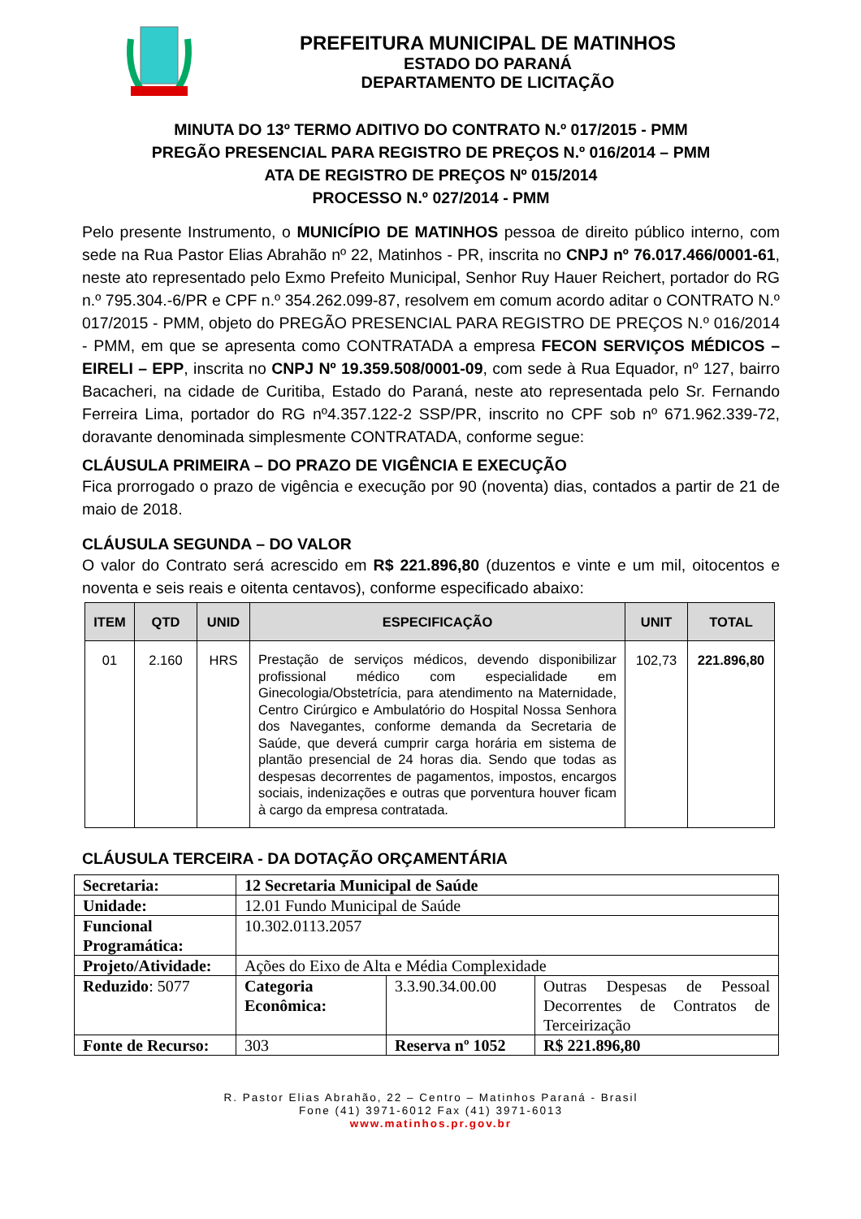PREFEITURA MUNICIPAL DE MATINHOS
ESTADO DO PARANÁ
DEPARTAMENTO DE LICITAÇÃO
MINUTA DO 13º TERMO ADITIVO DO CONTRATO N.º 017/2015 - PMM
PREGÃO PRESENCIAL PARA REGISTRO DE PREÇOS N.º 016/2014 – PMM
ATA DE REGISTRO DE PREÇOS Nº 015/2014
PROCESSO N.º 027/2014 - PMM
Pelo presente Instrumento, o MUNICÍPIO DE MATINHOS pessoa de direito público interno, com sede na Rua Pastor Elias Abrahão nº 22, Matinhos - PR, inscrita no CNPJ nº 76.017.466/0001-61, neste ato representado pelo Exmo Prefeito Municipal, Senhor Ruy Hauer Reichert, portador do RG n.º 795.304.-6/PR e CPF n.º 354.262.099-87, resolvem em comum acordo aditar o CONTRATO N.º 017/2015 - PMM, objeto do PREGÃO PRESENCIAL PARA REGISTRO DE PREÇOS N.º 016/2014 - PMM, em que se apresenta como CONTRATADA a empresa FECON SERVIÇOS MÉDICOS – EIRELI – EPP, inscrita no CNPJ Nº 19.359.508/0001-09, com sede à Rua Equador, nº 127, bairro Bacacheri, na cidade de Curitiba, Estado do Paraná, neste ato representada pelo Sr. Fernando Ferreira Lima, portador do RG nº4.357.122-2 SSP/PR, inscrito no CPF sob nº 671.962.339-72, doravante denominada simplesmente CONTRATADA, conforme segue:
CLÁUSULA PRIMEIRA – DO PRAZO DE VIGÊNCIA E EXECUÇÃO
Fica prorrogado o prazo de vigência e execução por 90 (noventa) dias, contados a partir de 21 de maio de 2018.
CLÁUSULA SEGUNDA – DO VALOR
O valor do Contrato será acrescido em R$ 221.896,80 (duzentos e vinte e um mil, oitocentos e noventa e seis reais e oitenta centavos), conforme especificado abaixo:
| ITEM | QTD | UNID | ESPECIFICAÇÃO | UNIT | TOTAL |
| --- | --- | --- | --- | --- | --- |
| 01 | 2.160 | HRS | Prestação de serviços médicos, devendo disponibilizar profissional médico com especialidade em Ginecologia/Obstetrícia, para atendimento na Maternidade, Centro Cirúrgico e Ambulatório do Hospital Nossa Senhora dos Navegantes, conforme demanda da Secretaria de Saúde, que deverá cumprir carga horária em sistema de plantão presencial de 24 horas dia. Sendo que todas as despesas decorrentes de pagamentos, impostos, encargos sociais, indenizações e outras que porventura houver ficam à cargo da empresa contratada. | 102,73 | 221.896,80 |
CLÁUSULA TERCEIRA - DA DOTAÇÃO ORÇAMENTÁRIA
| Secretaria: | 12 Secretaria Municipal de Saúde | | |
| Unidade: | 12.01 Fundo Municipal de Saúde | | |
| Funcional Programática: | 10.302.0113.2057 | | |
| Projeto/Atividade: | Ações do Eixo de Alta e Média Complexidade | | |
| Reduzido : 5077 | Categoria Econômica: | 3.3.90.34.00.00 | Outras Despesas de Pessoal Decorrentes de Contratos de Terceirização |
| Fonte de Recurso: | 303 | Reserva nº 1052 | R$ 221.896,80 |
R. Pastor Elias Abrahão, 22 – Centro – Matinhos Paraná - Brasil
Fone (41) 3971-6012 Fax (41) 3971-6013
www.matinhos.pr.gov.br